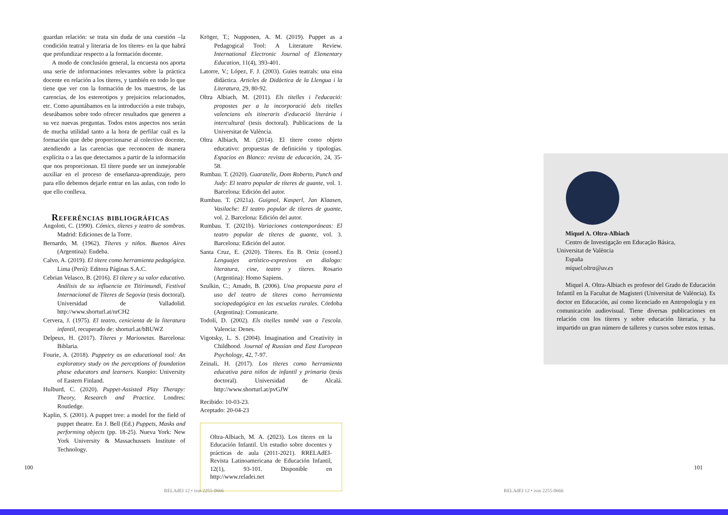guardan relación: se trata sin duda de una cuestión –la condición teatral y literaria de los títeres- en la que habrá que profundizar respecto a la formación docente.
A modo de conclusión general, la encuesta nos aporta una serie de informaciones relevantes sobre la práctica docente en relación a los títeres, y también en todo lo que tiene que ver con la formación de los maestros, de las carencias, de los estereotipos y prejuicios relacionados, etc. Como apuntábamos en la introducción a este trabajo, deseábamos sobre todo ofrecer resultados que generen a su vez nuevas preguntas. Todos estos aspectos nos serán de mucha utilidad tanto a la hora de perfilar cuál es la formación que debe proporcionarse al colectivo docente, atendiendo a las carencias que reconocen de manera explícita o a las que detectamos a partir de la información que nos proporcionan. El títere puede ser un inmejorable auxiliar en el proceso de enseñanza-aprendizaje, pero para ello debemos dejarle entrar en las aulas, con todo lo que ello conlleva.
Referências bibliográficas
Angoloti, C. (1990). Cómics, títeres y teatro de sombras. Madrid: Ediciones de la Torre.
Bernardo, M. (1962). Títeres y niños. Buenos Aires (Argentina): Eudeba.
Calvo, A. (2019). El títere como herramienta pedagógica. Lima (Perú): Editora Páginas S.A.C.
Cebrian Velasco, B. (2016). El títere y su valor educativo. Análisis de su influencia en Titirimundi, Festival Internacional de Títeres de Segovia (tesis doctoral). Universidad de Valladolid. http://www.shorturl.at/nrCH2
Cervera, J. (1975). El teatro, cenicienta de la literatura infantil, recuperado de: shorturl.at/bBUWZ
Delpeux, H. (2017). Títeres y Marionetas. Barcelona: Biblaria.
Fourie, A. (2018). Puppetry as an educational tool: An exploratory study on the perceptions of foundation phase educators and learners. Kuopio: University of Eastern Finland.
Hulburd, C. (2020). Puppet-Assisted Play Therapy: Theory, Research and Practice. Londres: Routledge.
Kaplin, S. (2001). A puppet tree: a model for the field of puppet theatre. En J. Bell (Ed.) Puppets, Masks and performing objects (pp. 18-25). Nueva York: New York University & Massachussets Institute of Technology.
Kröger, T.; Nupponen, A. M. (2019). Puppet as a Pedagogical Tool: A Literature Review. International Electronic Journal of Elementary Education, 11(4), 393-401.
Latorre, V.; López, F. J. (2003). Guies teatrals: una eina didàctica. Articles de Didàctica de la Llengua i la Literatura, 29, 80-92.
Oltra Albiach, M. (2011). Els titelles i l'educació: propostes per a la incorporació dels titelles valencians als itineraris d'educació literària i intercultural (tesis doctoral). Publicacions de la Universitat de València.
Oltra Albiach, M. (2014). El títere como objeto educativo: propuestas de definición y tipologías. Espacios en Blanco: revista de educación, 24, 35-58.
Rumbau. T. (2020). Guaratelle, Dom Roberto, Punch and Judy: El teatro popular de títeres de guante, vol. 1. Barcelona: Edición del autor.
Rumbau. T. (2021a). Guignol, Kasperl, Jan Klaasen, Vasilache: El teatro popular de títeres de guante, vol. 2. Barcelona: Edición del autor.
Rumbau. T. (2021b). Variaciones contemporáneas: El teatro popular de títeres de guante, vol. 3. Barcelona: Edición del autor.
Santa Cruz, E. (2020). Títeres. En B. Ortiz (coord.) Lenguajes artístico-expresivos en dialogo: literatura, cine, teatro y títeres. Rosario (Argentina): Homo Sapiens.
Szulkin, C.; Amado, B. (2006). Una propuesta para el uso del teatro de títeres como herramienta sociopedagógica en las escuelas rurales. Córdoba (Argentina): Comunicarte.
Todolí, D. (2002). Els titelles també van a l'escola. Valencia: Denes.
Vigotsky, L. S. (2004). Imagination and Creativity in Childhood. Journal of Russian and East European Psychology, 42, 7-97.
Zeinali, H. (2017). Los títeres como herramienta educativa para niños de infantil y primaria (tesis doctoral). Universidad de Alcalá. http://www.shorturl.at/pvGJW
Recibido: 10-03-23.
Aceptado: 20-04-23
Oltra-Albiach, M. A. (2023). Los títeres en la Educación Infantil. Un estudio sobre docentes y prácticas de aula (2011-2021). RRELAdEI-Revista Latinoamericana de Educación Infantil, 12(1), 93-101. Disponible en http://www.reladei.net
Miquel A. Oltra-Albiach
Centro de Investigação em Educação Básica,
Universitat de València
España
miquel.oltra@uv.es
Miquel A. Oltra-Albiach es profesor del Grado de Educación Infantil en la Facultat de Magisteri (Universitat de València). Es doctor en Educación, así como licenciado en Antropología y en comunicación audiovisual. Tiene diversas publicaciones en relación con los títeres y sobre educación literaria, y ha impartido un gran número de talleres y cursos sobre estos temas.
100
RELAdEI 12 • issn 2255-0666 RELAdEI 12 • issn 2255-0666
101